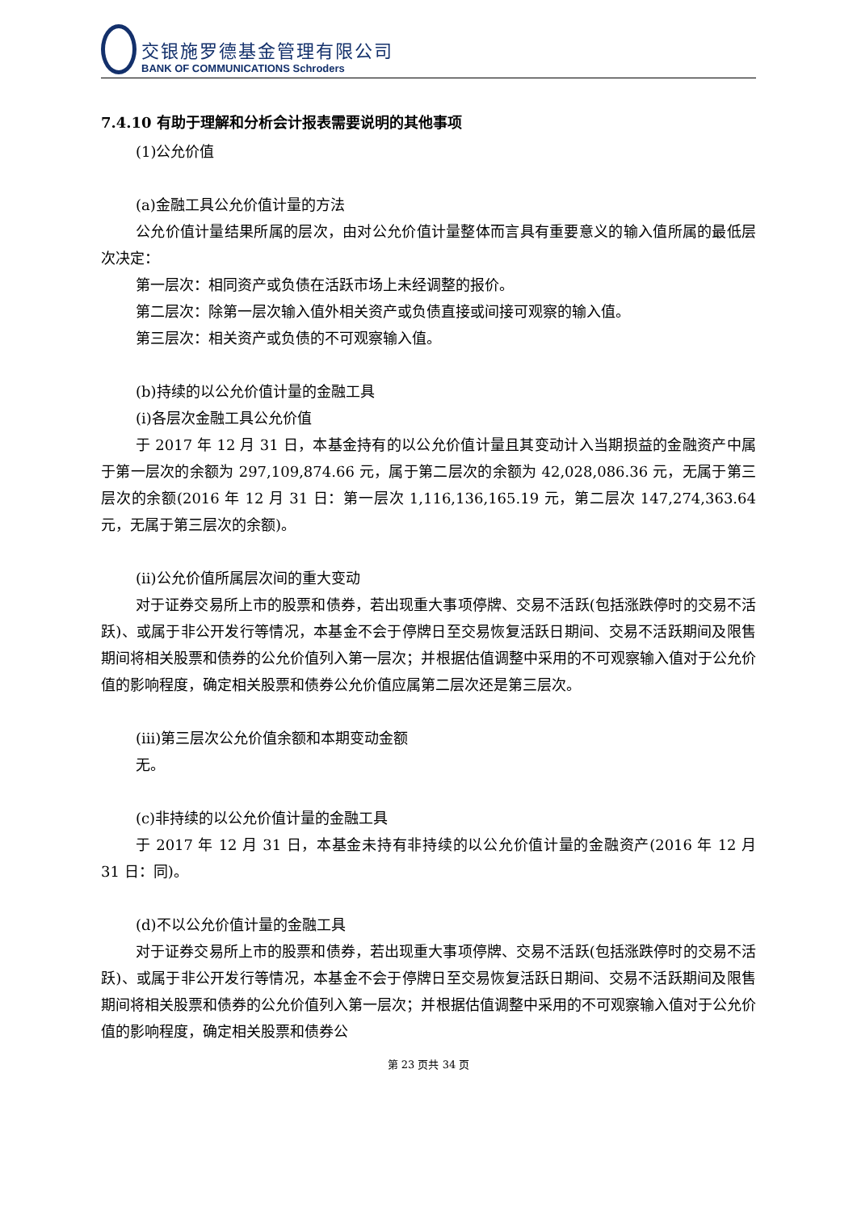交银施罗德基金管理有限公司
BANK OF COMMUNICATIONS Schroders
7.4.10 有助于理解和分析会计报表需要说明的其他事项
(1)公允价值
(a)金融工具公允价值计量的方法
公允价值计量结果所属的层次，由对公允价值计量整体而言具有重要意义的输入值所属的最低层次决定：
第一层次：相同资产或负债在活跃市场上未经调整的报价。
第二层次：除第一层次输入值外相关资产或负债直接或间接可观察的输入值。
第三层次：相关资产或负债的不可观察输入值。
(b)持续的以公允价值计量的金融工具
(i)各层次金融工具公允价值
于 2017 年 12 月 31 日，本基金持有的以公允价值计量且其变动计入当期损益的金融资产中属于第一层次的余额为 297,109,874.66 元，属于第二层次的余额为 42,028,086.36 元，无属于第三层次的余额(2016 年 12 月 31 日：第一层次 1,116,136,165.19 元，第二层次 147,274,363.64 元，无属于第三层次的余额)。
(ii)公允价值所属层次间的重大变动
对于证券交易所上市的股票和债券，若出现重大事项停牌、交易不活跃(包括涨跌停时的交易不活跃)、或属于非公开发行等情况，本基金不会于停牌日至交易恢复活跃日期间、交易不活跃期间及限售期间将相关股票和债券的公允价值列入第一层次；并根据估值调整中采用的不可观察输入值对于公允价值的影响程度，确定相关股票和债券公允价值应属第二层次还是第三层次。
(iii)第三层次公允价值余额和本期变动金额
无。
(c)非持续的以公允价值计量的金融工具
于 2017 年 12 月 31 日，本基金未持有非持续的以公允价值计量的金融资产(2016 年 12 月 31 日：同)。
(d)不以公允价值计量的金融工具
对于证券交易所上市的股票和债券，若出现重大事项停牌、交易不活跃(包括涨跌停时的交易不活跃)、或属于非公开发行等情况，本基金不会于停牌日至交易恢复活跃日期间、交易不活跃期间及限售期间将相关股票和债券的公允价值列入第一层次；并根据估值调整中采用的不可观察输入值对于公允价值的影响程度，确定相关股票和债券公
第 23 页共 34 页